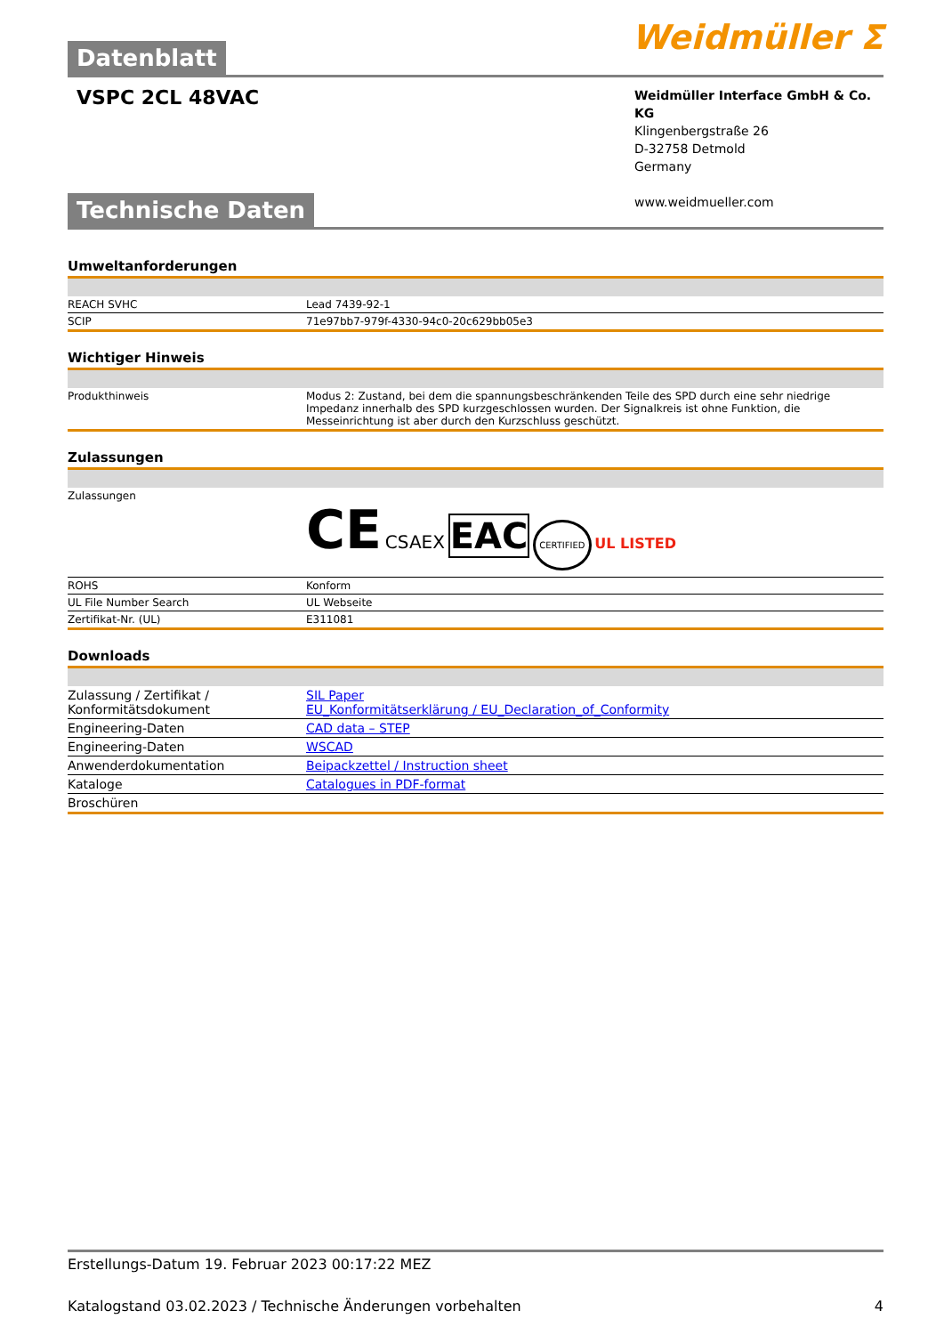Datenblatt
Weidmüller ⵉ
VSPC 2CL 48VAC
Weidmüller Interface GmbH & Co. KG
Klingenbergstraße 26
D-32758 Detmold
Germany
www.weidmueller.com
Technische Daten
Umweltanforderungen
| REACH SVHC | Lead 7439-92-1 |
| SCIP | 71e97bb7-979f-4330-94c0-20c629bb05e3 |
Wichtiger Hinweis
| Produkthinweis | Modus 2: Zustand, bei dem die spannungsbeschränkenden Teile des SPD durch eine sehr niedrige Impedanz innerhalb des SPD kurzgeschlossen wurden. Der Signalkreis ist ohne Funktion, die Messeinrichtung ist aber durch den Kurzschluss geschützt. |
Zulassungen
| Zulassungen | CE CSAEX EAC CERTIFIED UL LISTED |
| ROHS | Konform |
| UL File Number Search | UL Webseite |
| Zertifikat-Nr. (UL) | E311081 |
Downloads
| Zulassung / Zertifikat / Konformitätsdokument | SIL Paper EU_Konformitätserklärung / EU_Declaration_of_Conformity |
| Engineering-Daten | CAD data – STEP |
| Engineering-Daten | WSCAD |
| Anwenderdokumentation | Beipackzettel / Instruction sheet |
| Kataloge | Catalogues in PDF-format |
| Broschüren | |
Erstellungs-Datum 19. Februar 2023 00:17:22 MEZ
Katalogstand 03.02.2023 / Technische Änderungen vorbehalten 4